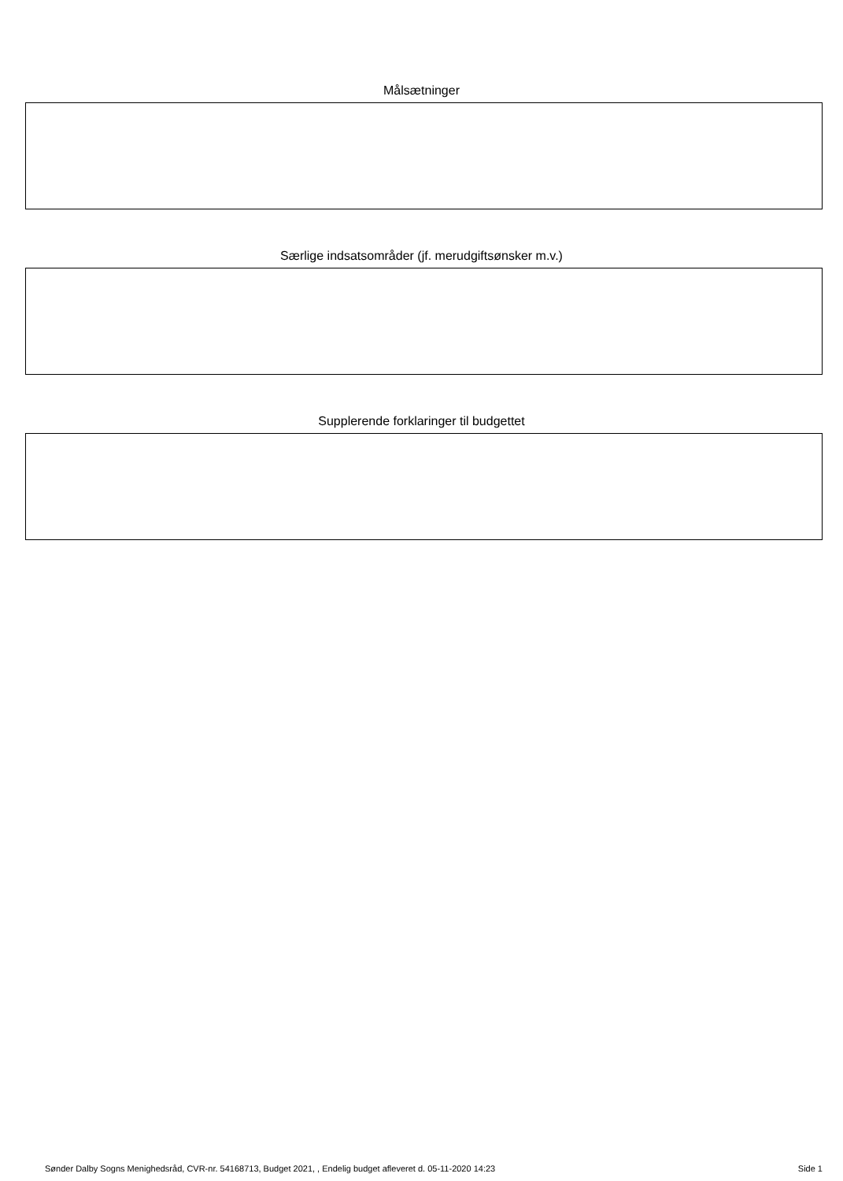Målsætninger
Særlige indsatsområder (jf. merudgiftsønsker m.v.)
Supplerende forklaringer til budgettet
Sønder Dalby Sogns Menighedsråd, CVR-nr. 54168713, Budget 2021, , Endelig budget afleveret d. 05-11-2020 14:23 Side 1